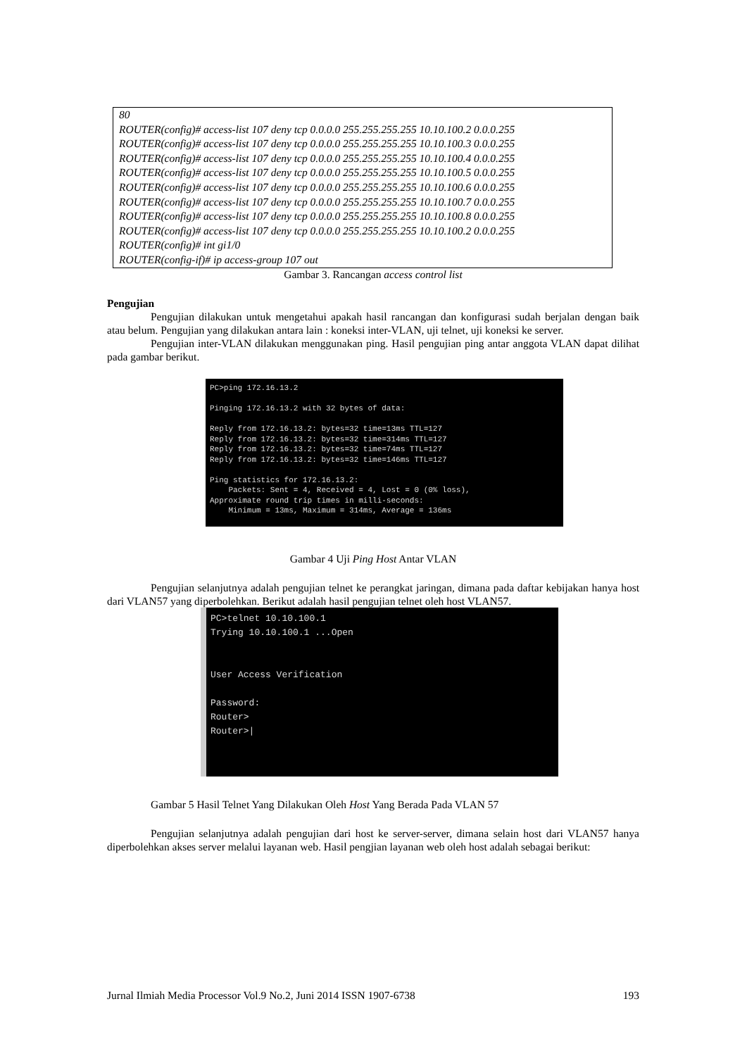80
ROUTER(config)# access-list 107 deny tcp 0.0.0.0 255.255.255.255 10.10.100.2 0.0.0.255
ROUTER(config)# access-list 107 deny tcp 0.0.0.0 255.255.255.255 10.10.100.3 0.0.0.255
ROUTER(config)# access-list 107 deny tcp 0.0.0.0 255.255.255.255 10.10.100.4 0.0.0.255
ROUTER(config)# access-list 107 deny tcp 0.0.0.0 255.255.255.255 10.10.100.5 0.0.0.255
ROUTER(config)# access-list 107 deny tcp 0.0.0.0 255.255.255.255 10.10.100.6 0.0.0.255
ROUTER(config)# access-list 107 deny tcp 0.0.0.0 255.255.255.255 10.10.100.7 0.0.0.255
ROUTER(config)# access-list 107 deny tcp 0.0.0.0 255.255.255.255 10.10.100.8 0.0.0.255
ROUTER(config)# access-list 107 deny tcp 0.0.0.0 255.255.255.255 10.10.100.2 0.0.0.255
ROUTER(config)# int gi1/0
ROUTER(config-if)# ip access-group 107 out
Gambar 3. Rancangan access control list
Pengujian
Pengujian dilakukan untuk mengetahui apakah hasil rancangan dan konfigurasi sudah berjalan dengan baik atau belum. Pengujian yang dilakukan antara lain : koneksi inter-VLAN, uji telnet, uji koneksi ke server.
Pengujian inter-VLAN dilakukan menggunakan ping. Hasil pengujian ping antar anggota VLAN dapat dilihat pada gambar berikut.
PC>ping 172.16.13.2 Pinging 172.16.13.2 with 32 bytes of data: Reply from 172.16.13.2: bytes=32 time=13ms TTL=127 Reply from 172.16.13.2: bytes=32 time=314ms TTL=127 Reply from 172.16.13.2: bytes=32 time=74ms TTL=127 Reply from 172.16.13.2: bytes=32 time=146ms TTL=127 Ping statistics for 172.16.13.2: Packets: Sent = 4, Received = 4, Lost = 0 (0% loss), Approximate round trip times in milli-seconds: Minimum = 13ms, Maximum = 314ms, Average = 136ms
Gambar 4 Uji Ping Host Antar VLAN
Pengujian selanjutnya adalah pengujian telnet ke perangkat jaringan, dimana pada daftar kebijakan hanya host dari VLAN57 yang diperbolehkan. Berikut adalah hasil pengujian telnet oleh host VLAN57.
PC>telnet 10.10.100.1 Trying 10.10.100.1 ...Open User Access Verification Password: Router> Router>|
Gambar 5 Hasil Telnet Yang Dilakukan Oleh Host Yang Berada Pada VLAN 57
Pengujian selanjutnya adalah pengujian dari host ke server-server, dimana selain host dari VLAN57 hanya diperbolehkan akses server melalui layanan web. Hasil pengjian layanan web oleh host adalah sebagai berikut:
Jurnal Ilmiah Media Processor Vol.9 No.2, Juni 2014 ISSN 1907-6738 193